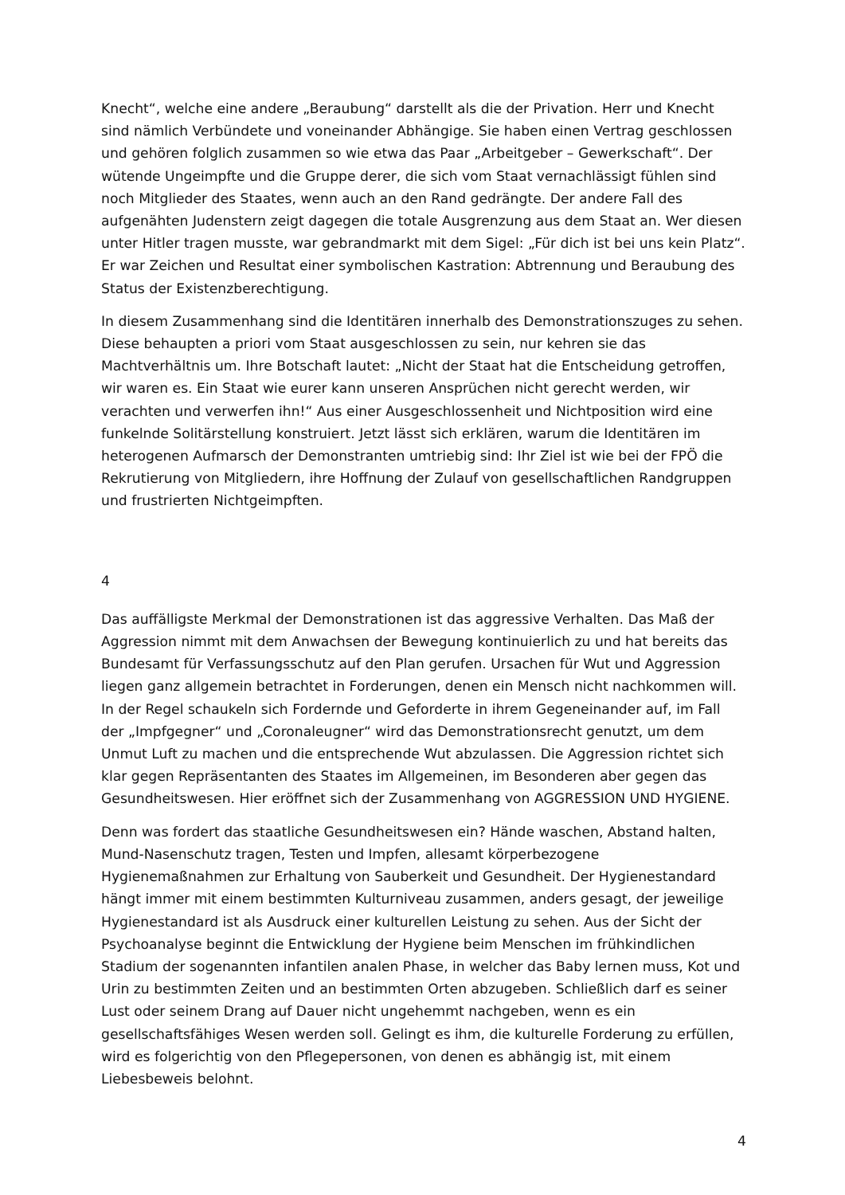Knecht“, welche eine andere „Beraubung“ darstellt als die der Privation. Herr und Knecht sind nämlich Verbündete und voneinander Abhängige. Sie haben einen Vertrag geschlossen und gehören folglich zusammen so wie etwa das Paar „Arbeitgeber – Gewerkschaft“. Der wütende Ungeimpfte und die Gruppe derer, die sich vom Staat vernachlässigt fühlen sind noch Mitglieder des Staates, wenn auch an den Rand gedrängte. Der andere Fall des aufgenähten Judenstern zeigt dagegen die totale Ausgrenzung aus dem Staat an. Wer diesen unter Hitler tragen musste, war gebrandmarkt mit dem Sigel: „Für dich ist bei uns kein Platz“. Er war Zeichen und Resultat einer symbolischen Kastration: Abtrennung und Beraubung des Status der Existenzberechtigung.
In diesem Zusammenhang sind die Identitären innerhalb des Demonstrationszuges zu sehen. Diese behaupten a priori vom Staat ausgeschlossen zu sein, nur kehren sie das Machtverhältnis um. Ihre Botschaft lautet: „Nicht der Staat hat die Entscheidung getroffen, wir waren es. Ein Staat wie eurer kann unseren Ansprüchen nicht gerecht werden, wir verachten und verwerfen ihn!“ Aus einer Ausgeschlossenheit und Nichtposition wird eine funkelnde Solitärstellung konstruiert. Jetzt lässt sich erklären, warum die Identitären im heterogenen Aufmarsch der Demonstranten umtriebig sind: Ihr Ziel ist wie bei der FPÖ die Rekrutierung von Mitgliedern, ihre Hoffnung der Zulauf von gesellschaftlichen Randgruppen und frustrierten Nichtgeimpften.
4
Das auffälligste Merkmal der Demonstrationen ist das aggressive Verhalten. Das Maß der Aggression nimmt mit dem Anwachsen der Bewegung kontinuierlich zu und hat bereits das Bundesamt für Verfassungsschutz auf den Plan gerufen. Ursachen für Wut und Aggression liegen ganz allgemein betrachtet in Forderungen, denen ein Mensch nicht nachkommen will. In der Regel schaukeln sich Fordernde und Geforderte in ihrem Gegeneinander auf, im Fall der „Impfgegner“ und „Coronaleugner“ wird das Demonstrationsrecht genutzt, um dem Unmut Luft zu machen und die entsprechende Wut abzulassen. Die Aggression richtet sich klar gegen Repräsentanten des Staates im Allgemeinen, im Besonderen aber gegen das Gesundheitswesen. Hier eröffnet sich der Zusammenhang von AGGRESSION UND HYGIENE.
Denn was fordert das staatliche Gesundheitswesen ein? Hände waschen, Abstand halten, Mund-Nasenschutz tragen, Testen und Impfen, allesamt körperbezogene Hygienemaßnahmen zur Erhaltung von Sauberkeit und Gesundheit. Der Hygienestandard hängt immer mit einem bestimmten Kulturniveau zusammen, anders gesagt, der jeweilige Hygienestandard ist als Ausdruck einer kulturellen Leistung zu sehen. Aus der Sicht der Psychoanalyse beginnt die Entwicklung der Hygiene beim Menschen im frühkindlichen Stadium der sogenannten infantilen analen Phase, in welcher das Baby lernen muss, Kot und Urin zu bestimmten Zeiten und an bestimmten Orten abzugeben. Schließlich darf es seiner Lust oder seinem Drang auf Dauer nicht ungehemmt nachgeben, wenn es ein gesellschaftsfähiges Wesen werden soll. Gelingt es ihm, die kulturelle Forderung zu erfüllen, wird es folgerichtig von den Pflegepersonen, von denen es abhängig ist, mit einem Liebesbeweis belohnt.
4